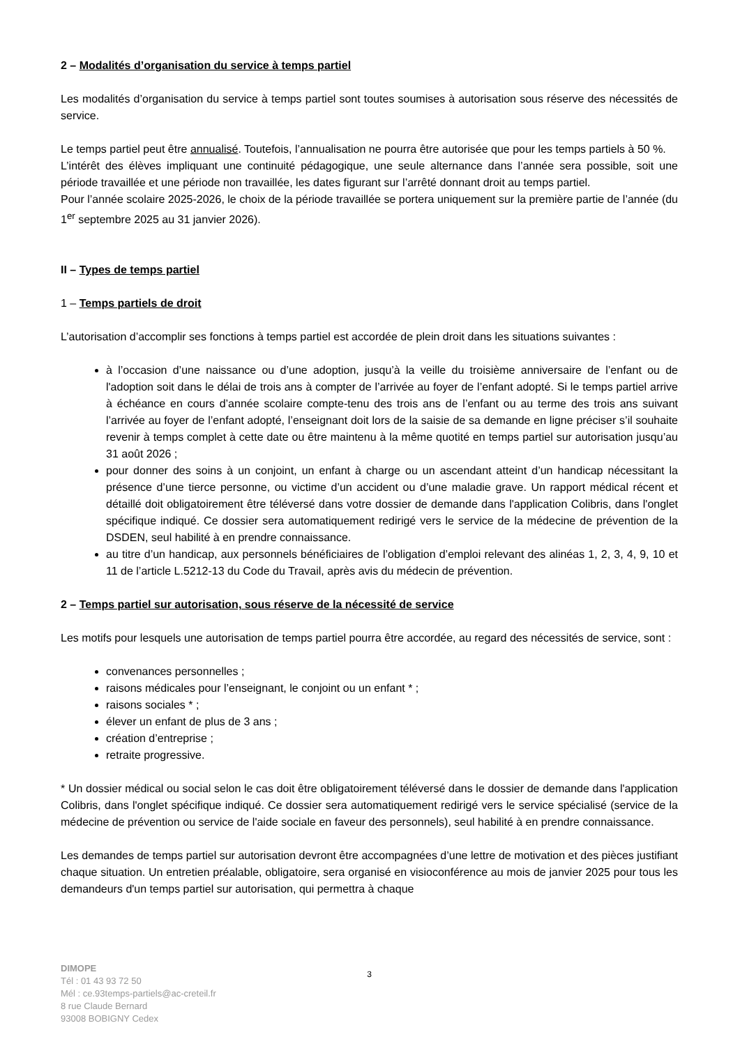2 – Modalités d’organisation du service à temps partiel
Les modalités d’organisation du service à temps partiel sont toutes soumises à autorisation sous réserve des nécessités de service.
Le temps partiel peut être annualisé. Toutefois, l’annualisation ne pourra être autorisée que pour les temps partiels à 50 %.
L’intérêt des élèves impliquant une continuité pédagogique, une seule alternance dans l’année sera possible, soit une période travaillée et une période non travaillée, les dates figurant sur l’arrêté donnant droit au temps partiel.
Pour l’année scolaire 2025-2026, le choix de la période travaillée se portera uniquement sur la première partie de l’année (du 1<sup>er</sup> septembre 2025 au 31 janvier 2026).
II – Types de temps partiel
1 – Temps partiels de droit
L’autorisation d’accomplir ses fonctions à temps partiel est accordée de plein droit dans les situations suivantes :
à l’occasion d’une naissance ou d’une adoption, jusqu’à la veille du troisième anniversaire de l’enfant ou de l'adoption soit dans le délai de trois ans à compter de l’arrivée au foyer de l’enfant adopté. Si le temps partiel arrive à échéance en cours d’année scolaire compte-tenu des trois ans de l’enfant ou au terme des trois ans suivant l’arrivée au foyer de l’enfant adopté, l’enseignant doit lors de la saisie de sa demande en ligne préciser s’il souhaite revenir à temps complet à cette date ou être maintenu à la même quotité en temps partiel sur autorisation jusqu’au 31 août 2026 ;
pour donner des soins à un conjoint, un enfant à charge ou un ascendant atteint d’un handicap nécessitant la présence d’une tierce personne, ou victime d’un accident ou d’une maladie grave. Un rapport médical récent et détaillé doit obligatoirement être téléversé dans votre dossier de demande dans l'application Colibris, dans l'onglet spécifique indiqué. Ce dossier sera automatiquement redirigé vers le service de la médecine de prévention de la DSDEN, seul habilité à en prendre connaissance.
au titre d’un handicap, aux personnels bénéficiaires de l’obligation d’emploi relevant des alinéas 1, 2, 3, 4, 9, 10 et 11 de l’article L.5212-13 du Code du Travail, après avis du médecin de prévention.
2 – Temps partiel sur autorisation, sous réserve de la nécessité de service
Les motifs pour lesquels une autorisation de temps partiel pourra être accordée, au regard des nécessités de service, sont :
convenances personnelles ;
raisons médicales pour l’enseignant, le conjoint ou un enfant * ;
raisons sociales * ;
élever un enfant de plus de 3 ans ;
création d’entreprise ;
retraite progressive.
* Un dossier médical ou social selon le cas doit être obligatoirement téléversé dans le dossier de demande dans l'application Colibris, dans l'onglet spécifique indiqué. Ce dossier sera automatiquement redirigé vers le service spécialisé (service de la médecine de prévention ou service de l'aide sociale en faveur des personnels), seul habilité à en prendre connaissance.
Les demandes de temps partiel sur autorisation devront être accompagnées d’une lettre de motivation et des pièces justifiant chaque situation. Un entretien préalable, obligatoire, sera organisé en visioconférence au mois de janvier 2025 pour tous les demandeurs d'un temps partiel sur autorisation, qui permettra à chaque
3
DIMOPE
Tél : 01 43 93 72 50
Mél : ce.93temps-partiels@ac-creteil.fr
8 rue Claude Bernard
93008 BOBIGNY Cedex